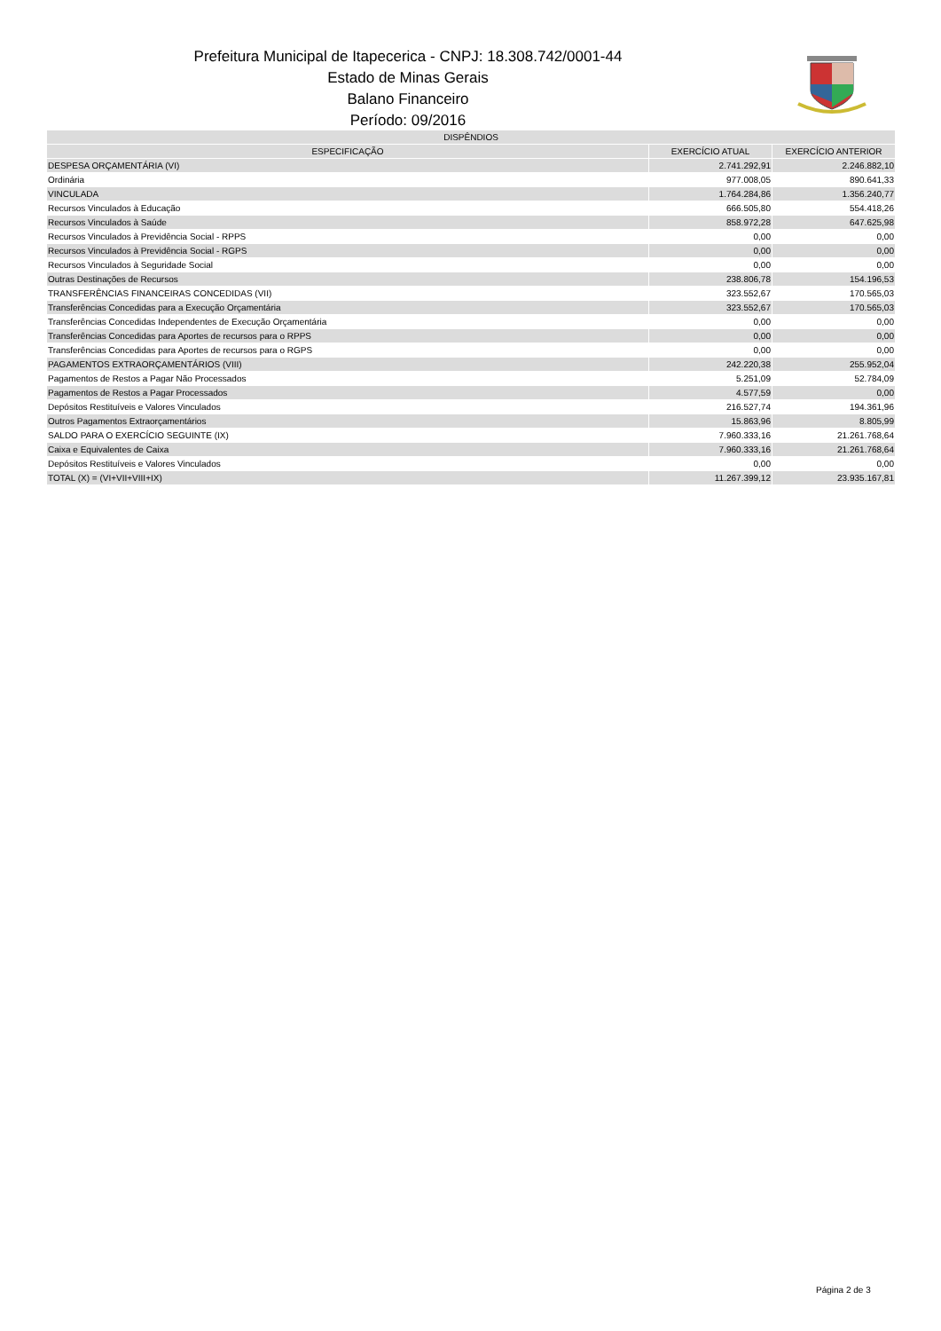Prefeitura Municipal de Itapecerica - CNPJ: 18.308.742/0001-44
Estado de Minas Gerais
Balano Financeiro
Período: 09/2016
| DISPÊNDIOS | | |
| --- | --- | --- |
| ESPECIFICAÇÃO | EXERCÍCIO ATUAL | EXERCÍCIO ANTERIOR |
| DESPESA ORÇAMENTÁRIA (VI) | 2.741.292,91 | 2.246.882,10 |
| Ordinária | 977.008,05 | 890.641,33 |
| VINCULADA | 1.764.284,86 | 1.356.240,77 |
| Recursos Vinculados à Educação | 666.505,80 | 554.418,26 |
| Recursos Vinculados à Saúde | 858.972,28 | 647.625,98 |
| Recursos Vinculados à Previdência Social - RPPS | 0,00 | 0,00 |
| Recursos Vinculados à Previdência Social - RGPS | 0,00 | 0,00 |
| Recursos Vinculados à Seguridade Social | 0,00 | 0,00 |
| Outras Destinações de Recursos | 238.806,78 | 154.196,53 |
| TRANSFERÊNCIAS FINANCEIRAS CONCEDIDAS (VII) | 323.552,67 | 170.565,03 |
| Transferências Concedidas para a Execução Orçamentária | 323.552,67 | 170.565,03 |
| Transferências Concedidas Independentes de Execução Orçamentária | 0,00 | 0,00 |
| Transferências Concedidas para Aportes de recursos para o RPPS | 0,00 | 0,00 |
| Transferências Concedidas para Aportes de recursos para o RGPS | 0,00 | 0,00 |
| PAGAMENTOS EXTRAORÇAMENTÁRIOS (VIII) | 242.220,38 | 255.952,04 |
| Pagamentos de Restos a Pagar Não Processados | 5.251,09 | 52.784,09 |
| Pagamentos de Restos a Pagar Processados | 4.577,59 | 0,00 |
| Depósitos Restituíveis e Valores Vinculados | 216.527,74 | 194.361,96 |
| Outros Pagamentos Extraorçamentários | 15.863,96 | 8.805,99 |
| SALDO PARA O EXERCÍCIO SEGUINTE (IX) | 7.960.333,16 | 21.261.768,64 |
| Caixa e Equivalentes de Caixa | 7.960.333,16 | 21.261.768,64 |
| Depósitos Restituíveis e Valores Vinculados | 0,00 | 0,00 |
| TOTAL (X) = (VI+VII+VIII+IX) | 11.267.399,12 | 23.935.167,81 |
Página 2 de 3